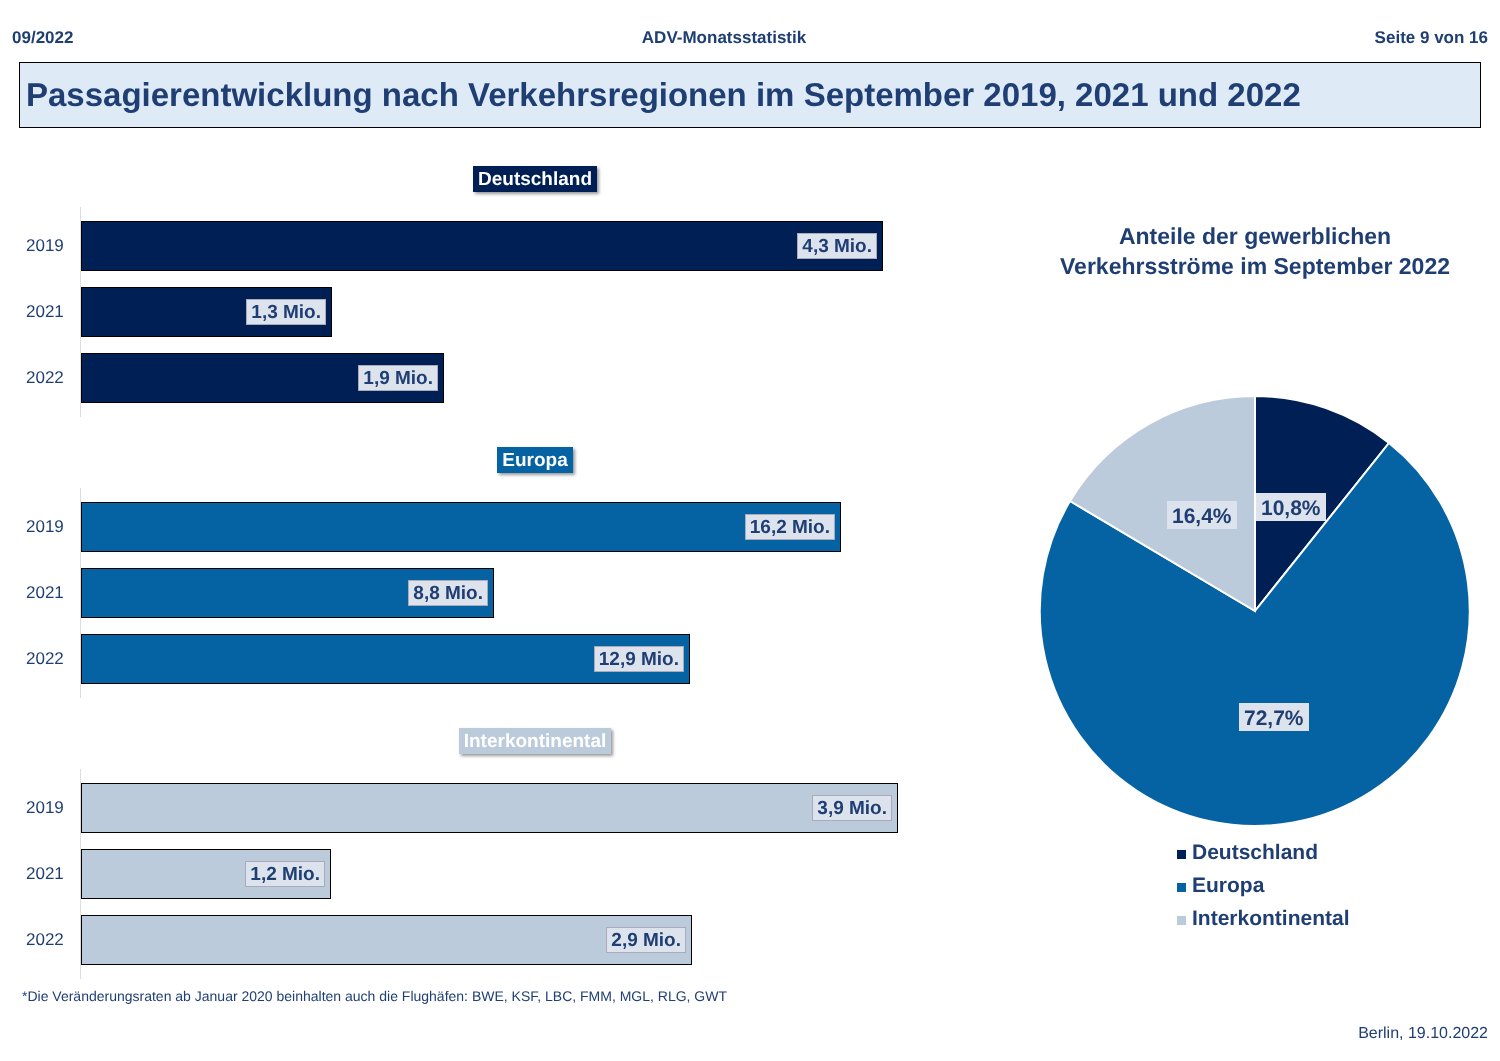09/2022 ADV-Monatsstatistik Seite 9 von 16
Passagierentwicklung nach Verkehrsregionen im September 2019, 2021 und 2022
Deutschland
2019
4,3 Mio.
2021
1,3 Mio.
2022
1,9 Mio.
Europa
2019
16,2 Mio.
2021
8,8 Mio.
2022
12,9 Mio.
Interkontinental
2019
3,9 Mio.
2021
1,2 Mio.
2022
2,9 Mio.
Anteile der gewerblichen
Verkehrsströme im September 2022
10,8%
16,4%
72,7%
Deutschland
Europa
Interkontinental
*Die Veränderungsraten ab Januar 2020 beinhalten auch die Flughäfen: BWE, KSF, LBC, FMM, MGL, RLG, GWT
Berlin, 19.10.2022